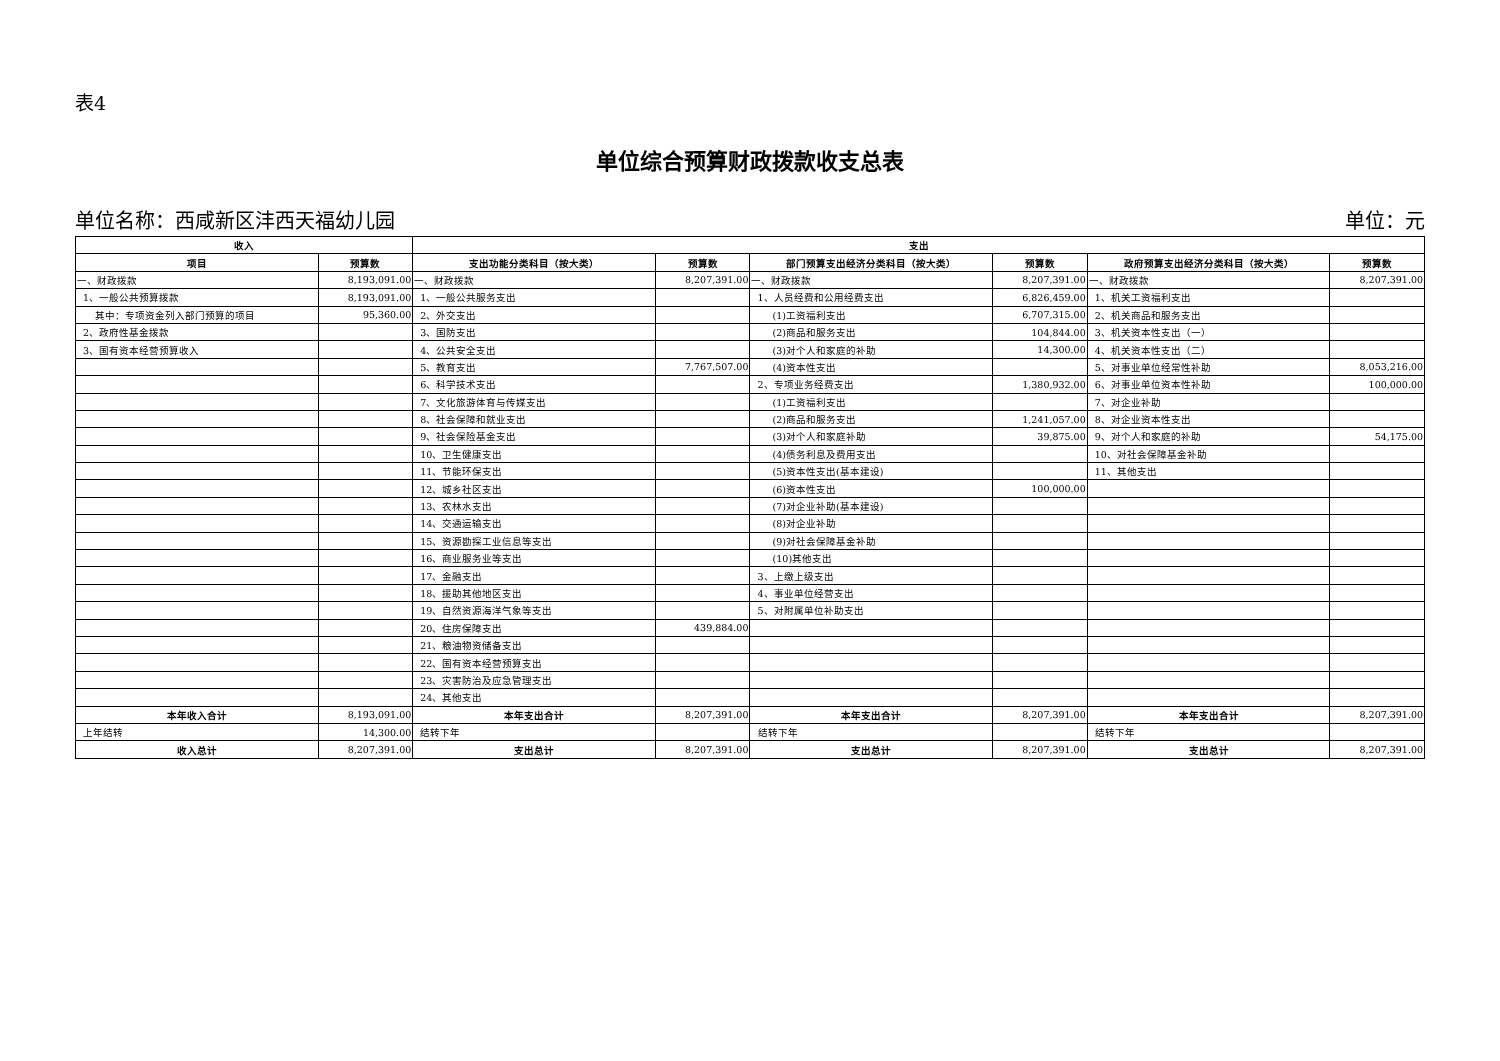表4
单位综合预算财政拨款收支总表
单位名称：西咸新区沣西天福幼儿园 单位：元
| 收入 | | 支出 | | | | | |
| --- | --- | --- | --- | --- | --- | --- | --- |
| 项目 | 预算数 | 支出功能分类科目（按大类） | 预算数 | 部门预算支出经济分类科目（按大类） | 预算数 | 政府预算支出经济分类科目（按大类） | 预算数 |
| 一、财政拨款 | 8,193,091.00 | 一、财政拨款 | 8,207,391.00 | 一、财政拨款 | 8,207,391.00 | 一、财政拨款 | 8,207,391.00 |
| 1、一般公共预算拨款 | 8,193,091.00 | 1、一般公共服务支出 | | 1、人员经费和公用经费支出 | 6,826,459.00 | 1、机关工资福利支出 | |
| 其中：专项资金列入部门预算的项目 | 95,360.00 | 2、外交支出 | | (1)工资福利支出 | 6,707,315.00 | 2、机关商品和服务支出 | |
| 2、政府性基金拨款 | | 3、国防支出 | | (2)商品和服务支出 | 104,844.00 | 3、机关资本性支出（一） | |
| 3、国有资本经营预算收入 | | 4、公共安全支出 | | (3)对个人和家庭的补助 | 14,300.00 | 4、机关资本性支出（二） | |
| | | 5、教育支出 | 7,767,507.00 | (4)资本性支出 | | 5、对事业单位经常性补助 | 8,053,216.00 |
| | | 6、科学技术支出 | | 2、专项业务经费支出 | 1,380,932.00 | 6、对事业单位资本性补助 | 100,000.00 |
| | | 7、文化旅游体育与传媒支出 | | (1)工资福利支出 | | 7、对企业补助 | |
| | | 8、社会保障和就业支出 | | (2)商品和服务支出 | 1,241,057.00 | 8、对企业资本性支出 | |
| | | 9、社会保险基金支出 | | (3)对个人和家庭补助 | 39,875.00 | 9、对个人和家庭的补助 | 54,175.00 |
| | | 10、卫生健康支出 | | (4)债务利息及费用支出 | | 10、对社会保障基金补助 | |
| | | 11、节能环保支出 | | (5)资本性支出(基本建设) | | 11、其他支出 | |
| | | 12、城乡社区支出 | | (6)资本性支出 | 100,000.00 | | |
| | | 13、农林水支出 | | (7)对企业补助(基本建设) | | | |
| | | 14、交通运输支出 | | (8)对企业补助 | | | |
| | | 15、资源勘探工业信息等支出 | | (9)对社会保障基金补助 | | | |
| | | 16、商业服务业等支出 | | (10)其他支出 | | | |
| | | 17、金融支出 | | 3、上缴上级支出 | | | |
| | | 18、援助其他地区支出 | | 4、事业单位经营支出 | | | |
| | | 19、自然资源海洋气象等支出 | | 5、对附属单位补助支出 | | | |
| | | 20、住房保障支出 | 439,884.00 | | | | |
| | | 21、粮油物资储备支出 | | | | | |
| | | 22、国有资本经营预算支出 | | | | | |
| | | 23、灾害防治及应急管理支出 | | | | | |
| | | 24、其他支出 | | | | | |
| 本年收入合计 | 8,193,091.00 | 本年支出合计 | 8,207,391.00 | 本年支出合计 | 8,207,391.00 | 本年支出合计 | 8,207,391.00 |
| 上年结转 | 14,300.00 | 结转下年 | | 结转下年 | | 结转下年 | |
| 收入总计 | 8,207,391.00 | 支出总计 | 8,207,391.00 | 支出总计 | 8,207,391.00 | 支出总计 | 8,207,391.00 |